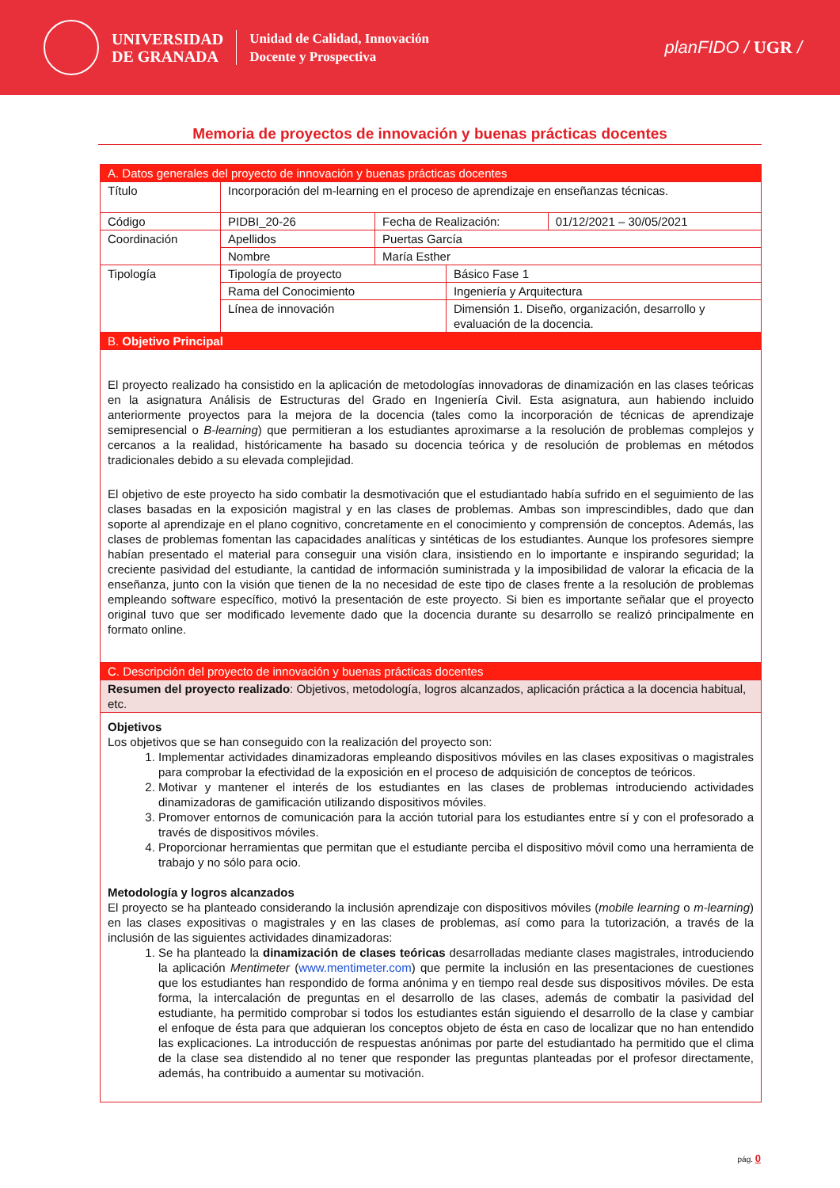UNIVERSIDAD
DE GRANADA
Unidad de Calidad, Innovación
Docente y Prospectiva
planFIDO / UGR /
Memoria de proyectos de innovación y buenas prácticas docentes
| A. Datos generales del proyecto de innovación y buenas prácticas docentes | | | | |
| Título | Incorporación del m-learning en el proceso de aprendizaje en enseñanzas técnicas. | | | |
| Código | PIDBI_20-26 | Fecha de Realización: | | 01/12/2021 – 30/05/2021 |
| Coordinación | Apellidos | Puertas García | | |
| | Nombre | María Esther | | |
| Tipología | Tipología de proyecto | | Básico Fase 1 | |
| | Rama del Conocimiento | | Ingeniería y Arquitectura | |
| | Línea de innovación | | Dimensión 1. Diseño, organización, desarrollo y evaluación de la docencia. | |
| B. Objetivo Principal | | | | |
| El proyecto realizado ha consistido en la aplicación de metodologías innovadoras de dinamización en las clases teóricas en la asignatura Análisis de Estructuras del Grado en Ingeniería Civil. Esta asignatura, aun habiendo incluido anteriormente proyectos para la mejora de la docencia (tales como la incorporación de técnicas de aprendizaje semipresencial o B-learning ) que permitieran a los estudiantes aproximarse a la resolución de problemas complejos y cercanos a la realidad, históricamente ha basado su docencia teórica y de resolución de problemas en métodos tradicionales debido a su elevada complejidad. El objetivo de este proyecto ha sido combatir la desmotivación que el estudiantado había sufrido en el seguimiento de las clases basadas en la exposición magistral y en las clases de problemas. Ambas son imprescindibles, dado que dan soporte al aprendizaje en el plano cognitivo, concretamente en el conocimiento y comprensión de conceptos. Además, las clases de problemas fomentan las capacidades analíticas y sintéticas de los estudiantes. Aunque los profesores siempre habían presentado el material para conseguir una visión clara, insistiendo en lo importante e inspirando seguridad; la creciente pasividad del estudiante, la cantidad de información suministrada y la imposibilidad de valorar la eficacia de la enseñanza, junto con la visión que tienen de la no necesidad de este tipo de clases frente a la resolución de problemas empleando software específico, motivó la presentación de este proyecto. Si bien es importante señalar que el proyecto original tuvo que ser modificado levemente dado que la docencia durante su desarrollo se realizó principalmente en formato online. | | | | |
| C. Descripción del proyecto de innovación y buenas prácticas docentes | | | | |
| Resumen del proyecto realizado : Objetivos, metodología, logros alcanzados, aplicación práctica a la docencia habitual, etc. | | | | |
| Objetivos Los objetivos que se han conseguido con la realización del proyecto son: 1. Implementar actividades dinamizadoras empleando dispositivos móviles en las clases expositivas o magistrales para comprobar la efectividad de la exposición en el proceso de adquisición de conceptos de teóricos. 2. Motivar y mantener el interés de los estudiantes en las clases de problemas introduciendo actividades dinamizadoras de gamificación utilizando dispositivos móviles. 3. Promover entornos de comunicación para la acción tutorial para los estudiantes entre sí y con el profesorado a través de dispositivos móviles. 4. Proporcionar herramientas que permitan que el estudiante perciba el dispositivo móvil como una herramienta de trabajo y no sólo para ocio. Metodología y logros alcanzados El proyecto se ha planteado considerando la inclusión aprendizaje con dispositivos móviles ( mobile learning o m-learning ) en las clases expositivas o magistrales y en las clases de problemas, así como para la tutorización, a través de la inclusión de las siguientes actividades dinamizadoras: 1. Se ha planteado la dinamización de clases teóricas desarrolladas mediante clases magistrales, introduciendo la aplicación Mentimeter ( www.mentimeter.com ) que permite la inclusión en las presentaciones de cuestiones que los estudiantes han respondido de forma anónima y en tiempo real desde sus dispositivos móviles. De esta forma, la intercalación de preguntas en el desarrollo de las clases, además de combatir la pasividad del estudiante, ha permitido comprobar si todos los estudiantes están siguiendo el desarrollo de la clase y cambiar el enfoque de ésta para que adquieran los conceptos objeto de ésta en caso de localizar que no han entendido las explicaciones. La introducción de respuestas anónimas por parte del estudiantado ha permitido que el clima de la clase sea distendido al no tener que responder las preguntas planteadas por el profesor directamente, además, ha contribuido a aumentar su motivación. | | | | |
pág. 0